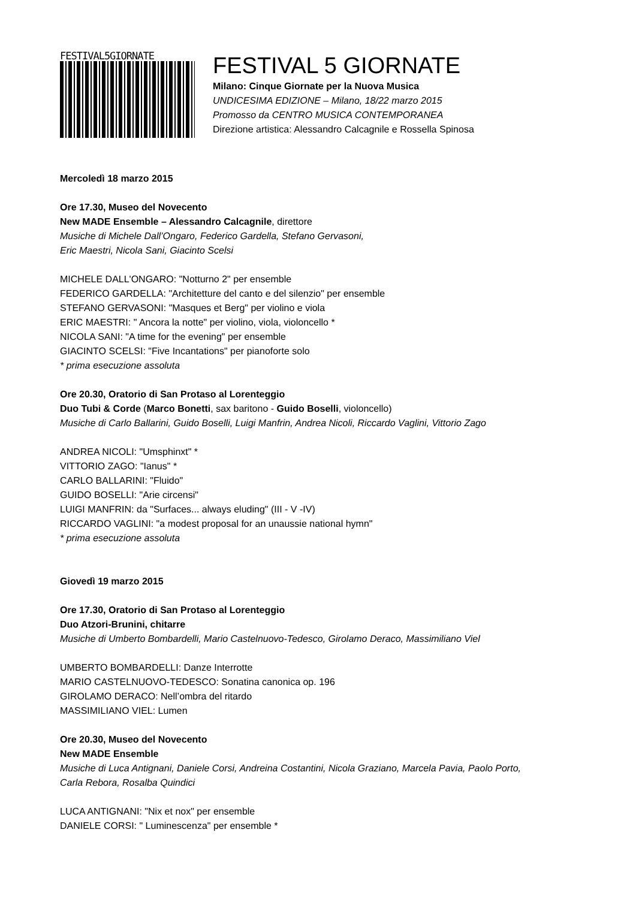FESTIVAL5GIORNATE
FESTIVAL 5 GIORNATE
Milano: Cinque Giornate per la Nuova Musica
UNDICESIMA EDIZIONE – Milano, 18/22 marzo 2015
Promosso da CENTRO MUSICA CONTEMPORANEA
Direzione artistica: Alessandro Calcagnile e Rossella Spinosa
Mercoledì 18 marzo 2015
Ore 17.30, Museo del Novecento
New MADE Ensemble – Alessandro Calcagnile, direttore
Musiche di Michele Dall’Ongaro, Federico Gardella, Stefano Gervasoni,
Eric Maestri, Nicola Sani, Giacinto Scelsi
MICHELE DALL'ONGARO: "Notturno 2" per ensemble
FEDERICO GARDELLA: "Architetture del canto e del silenzio" per ensemble
STEFANO GERVASONI: "Masques et Berg" per violino e viola
ERIC MAESTRI: " Ancora la notte" per violino, viola, violoncello *
NICOLA SANI: "A time for the evening" per ensemble
GIACINTO SCELSI: "Five Incantations" per pianoforte solo
* prima esecuzione assoluta
Ore 20.30, Oratorio di San Protaso al Lorenteggio
Duo Tubi & Corde (Marco Bonetti, sax baritono - Guido Boselli, violoncello)
Musiche di Carlo Ballarini, Guido Boselli, Luigi Manfrin, Andrea Nicoli, Riccardo Vaglini, Vittorio Zago
ANDREA NICOLI: "Umsphinxt" *
VITTORIO ZAGO: "Ianus" *
CARLO BALLARINI: "Fluido"
GUIDO BOSELLI: "Arie circensi"
LUIGI MANFRIN: da "Surfaces... always eluding" (III - V -IV)
RICCARDO VAGLINI: "a modest proposal for an unaussie national hymn"
* prima esecuzione assoluta
Giovedì 19 marzo 2015
Ore 17.30, Oratorio di San Protaso al Lorenteggio
Duo Atzori-Brunini, chitarre
Musiche di Umberto Bombardelli, Mario Castelnuovo-Tedesco, Girolamo Deraco, Massimiliano Viel
UMBERTO BOMBARDELLI: Danze Interrotte
MARIO CASTELNUOVO-TEDESCO: Sonatina canonica op. 196
GIROLAMO DERACO: Nell’ombra del ritardo
MASSIMILIANO VIEL: Lumen
Ore 20.30, Museo del Novecento
New MADE Ensemble
Musiche di Luca Antignani, Daniele Corsi, Andreina Costantini, Nicola Graziano, Marcela Pavia, Paolo Porto,
Carla Rebora, Rosalba Quindici
LUCA ANTIGNANI: "Nix et nox" per ensemble
DANIELE CORSI: " Luminescenza" per ensemble *